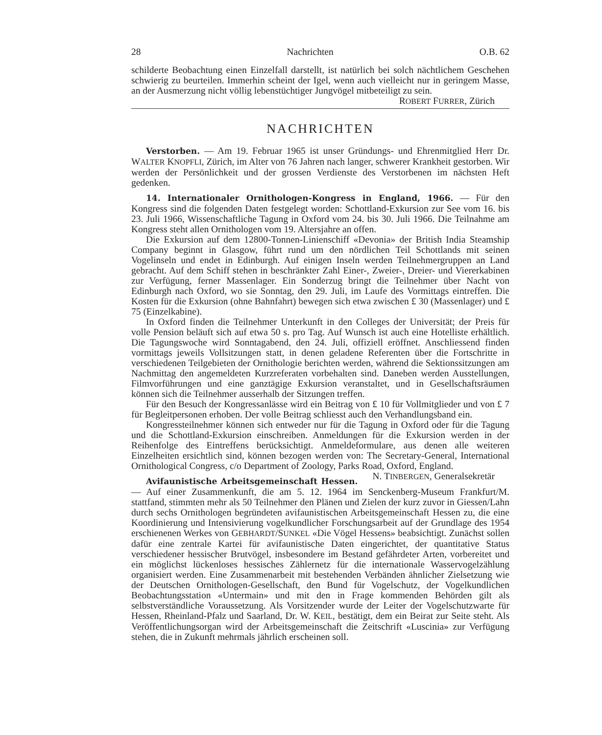28 Nachrichten O.B. 62
schilderte Beobachtung einen Einzelfall darstellt, ist natürlich bei solch nächtlichem Geschehen schwierig zu beurteilen. Immerhin scheint der Igel, wenn auch vielleicht nur in geringem Masse, an der Ausmerzung nicht völlig lebenstüchtiger Jungvögel mitbeteiligt zu sein. ROBERT FURRER, Zürich
NACHRICHTEN
Verstorben. — Am 19. Februar 1965 ist unser Gründungs- und Ehrenmitglied Herr Dr. WALTER KNOPFLI, Zürich, im Alter von 76 Jahren nach langer, schwerer Krankheit gestorben. Wir werden der Persönlichkeit und der grossen Verdienste des Verstorbenen im nächsten Heft gedenken.
14. Internationaler Ornithologen-Kongress in England, 1966. — Für den Kongress sind die folgenden Daten festgelegt worden: Schottland-Exkursion zur See vom 16. bis 23. Juli 1966, Wissenschaftliche Tagung in Oxford vom 24. bis 30. Juli 1966. Die Teilnahme am Kongress steht allen Ornithologen vom 19. Altersjahre an offen.
Die Exkursion auf dem 12800-Tonnen-Linienschiff «Devonia» der British India Steamship Company beginnt in Glasgow, führt rund um den nördlichen Teil Schottlands mit seinen Vogelinseln und endet in Edinburgh. Auf einigen Inseln werden Teilnehmergruppen an Land gebracht. Auf dem Schiff stehen in beschränkter Zahl Einer-, Zweier-, Dreier- und Viererkabinen zur Verfügung, ferner Massenlager. Ein Sonderzug bringt die Teilnehmer über Nacht von Edinburgh nach Oxford, wo sie Sonntag, den 29. Juli, im Laufe des Vormittags eintreffen. Die Kosten für die Exkursion (ohne Bahnfahrt) bewegen sich etwa zwischen £ 30 (Massenlager) und £ 75 (Einzelkabine).
In Oxford finden die Teilnehmer Unterkunft in den Colleges der Universität; der Preis für volle Pension beläuft sich auf etwa 50 s. pro Tag. Auf Wunsch ist auch eine Hotelliste erhältlich. Die Tagungswoche wird Sonntagabend, den 24. Juli, offiziell eröffnet. Anschliessend finden vormittags jeweils Vollsitzungen statt, in denen geladene Referenten über die Fortschritte in verschiedenen Teilgebieten der Ornithologie berichten werden, während die Sektionssitzungen am Nachmittag den angemeldeten Kurzreferaten vorbehalten sind. Daneben werden Ausstellungen, Filmvorführungen und eine ganztägige Exkursion veranstaltet, und in Gesellschaftsräumen können sich die Teilnehmer ausserhalb der Sitzungen treffen.
Für den Besuch der Kongressanlässe wird ein Beitrag von £ 10 für Vollmitglieder und von £ 7 für Begleitpersonen erhoben. Der volle Beitrag schliesst auch den Verhandlungsband ein.
Kongressteilnehmer können sich entweder nur für die Tagung in Oxford oder für die Tagung und die Schottland-Exkursion einschreiben. Anmeldungen für die Exkursion werden in der Reihenfolge des Eintreffens berücksichtigt. Anmeldeformulare, aus denen alle weiteren Einzelheiten ersichtlich sind, können bezogen werden von: The Secretary-General, International Ornithological Congress, c/o Department of Zoology, Parks Road, Oxford, England. N. TINBERGEN, Generalsekretär
Avifaunistische Arbeitsgemeinschaft Hessen. — Auf einer Zusammenkunft, die am 5. 12. 1964 im Senckenberg-Museum Frankfurt/M. stattfand, stimmten mehr als 50 Teilnehmer den Plänen und Zielen der kurz zuvor in Giessen/Lahn durch sechs Ornithologen begründeten avifaunistischen Arbeitsgemeinschaft Hessen zu, die eine Koordinierung und Intensivierung vogelkundlicher Forschungsarbeit auf der Grundlage des 1954 erschienenen Werkes von GEBHARDT/SUNKEL «Die Vögel Hessens» beabsichtigt. Zunächst sollen dafür eine zentrale Kartei für avifaunistische Daten eingerichtet, der quantitative Status verschiedener hessischer Brutvögel, insbesondere im Bestand gefährdeter Arten, vorbereitet und ein möglichst lückenloses hessisches Zählernetz für die internationale Wasservogelzählung organisiert werden. Eine Zusammenarbeit mit bestehenden Verbänden ähnlicher Zielsetzung wie der Deutschen Ornithologen-Gesellschaft, den Bund für Vogelschutz, der Vogelkundlichen Beobachtungsstation «Untermain» und mit den in Frage kommenden Behörden gilt als selbstverständliche Voraussetzung. Als Vorsitzender wurde der Leiter der Vogelschutzwarte für Hessen, Rheinland-Pfalz und Saarland, Dr. W. KEIL, bestätigt, dem ein Beirat zur Seite steht. Als Veröffentlichungsorgan wird der Arbeitsgemeinschaft die Zeitschrift «Luscinia» zur Verfügung stehen, die in Zukunft mehrmals jährlich erscheinen soll.